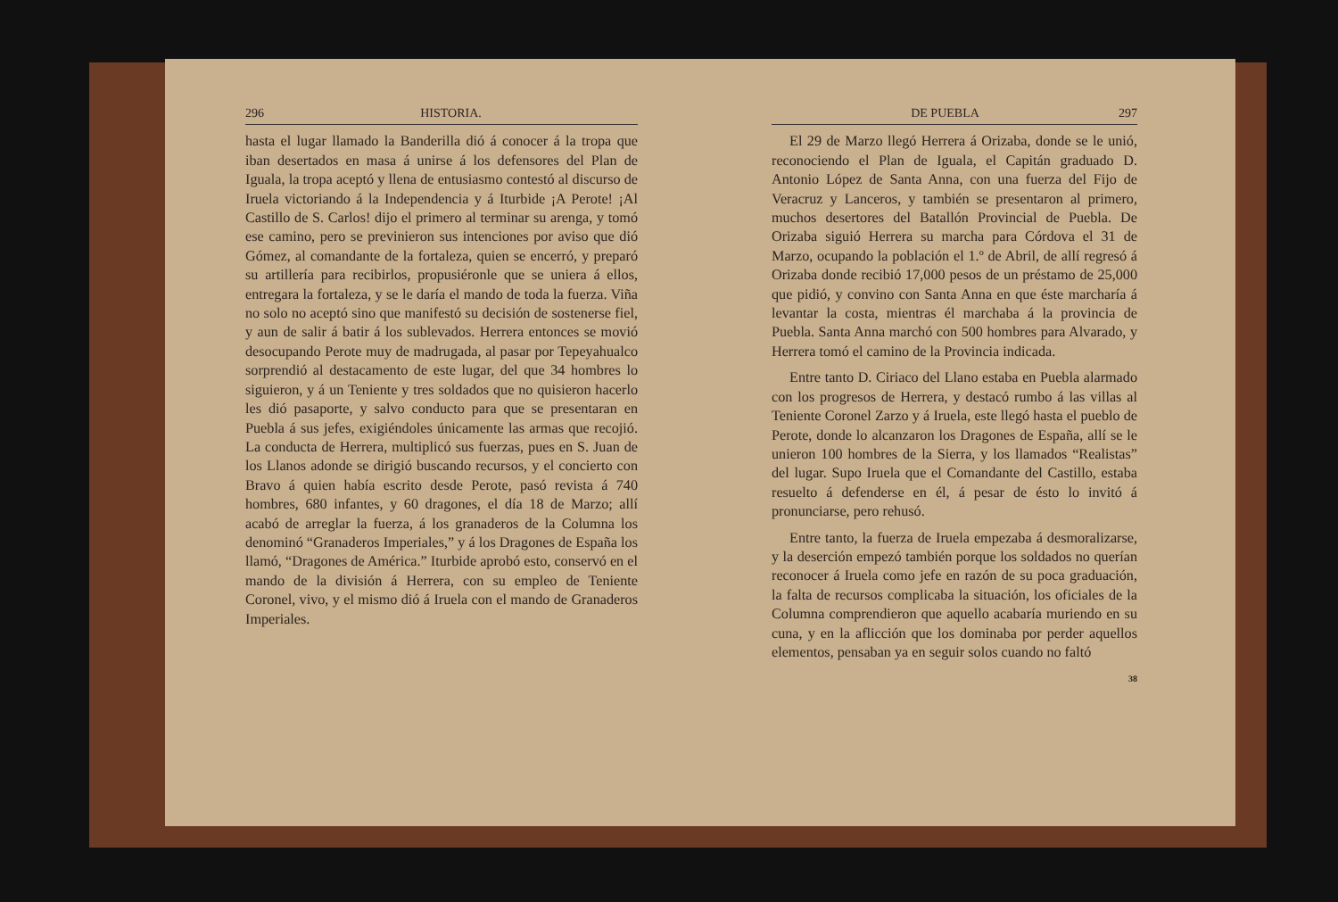296 HISTORIA.
hasta el lugar llamado la Banderilla dió á conocer á la tropa que iban desertados en masa á unirse á los defensores del Plan de Iguala, la tropa aceptó y llena de entusiasmo contestó al discurso de Iruela victoriando á la Independencia y á Iturbide ¡A Perote! ¡Al Castillo de S. Carlos! dijo el primero al terminar su arenga, y tomó ese camino, pero se previnieron sus intenciones por aviso que dió Gómez, al comandante de la fortaleza, quien se encerró, y preparó su artillería para recibirlos, propusiéronle que se uniera á ellos, entregara la fortaleza, y se le daría el mando de toda la fuerza. Viña no solo no aceptó sino que manifestó su decisión de sostenerse fiel, y aun de salir á batir á los sublevados. Herrera entonces se movió desocupando Perote muy de madrugada, al pasar por Tepeyahualco sorprendió al destacamento de este lugar, del que 34 hombres lo siguieron, y á un Teniente y tres soldados que no quisieron hacerlo les dió pasaporte, y salvo conducto para que se presentaran en Puebla á sus jefes, exigiéndoles únicamente las armas que recojió. La conducta de Herrera, multiplicó sus fuerzas, pues en S. Juan de los Llanos adonde se dirigió buscando recursos, y el concierto con Bravo á quien había escrito desde Perote, pasó revista á 740 hombres, 680 infantes, y 60 dragones, el día 18 de Marzo; allí acabó de arreglar la fuerza, á los granaderos de la Columna los denominó “Granaderos Imperiales,” y á los Dragones de España los llamó, “Dragones de América.” Iturbide aprobó esto, conservó en el mando de la división á Herrera, con su empleo de Teniente Coronel, vivo, y el mismo dió á Iruela con el mando de Granaderos Imperiales.
DE PUEBLA 297
El 29 de Marzo llegó Herrera á Orizaba, donde se le unió, reconociendo el Plan de Iguala, el Capitán graduado D. Antonio López de Santa Anna, con una fuerza del Fijo de Veracruz y Lanceros, y también se presentaron al primero, muchos desertores del Batallón Provincial de Puebla. De Orizaba siguió Herrera su marcha para Córdova el 31 de Marzo, ocupando la población el 1.º de Abril, de allí regresó á Orizaba donde recibió 17,000 pesos de un préstamo de 25,000 que pidió, y convino con Santa Anna en que éste marcharía á levantar la costa, mientras él marchaba á la provincia de Puebla. Santa Anna marchó con 500 hombres para Alvarado, y Herrera tomó el camino de la Provincia indicada.
Entre tanto D. Ciriaco del Llano estaba en Puebla alarmado con los progresos de Herrera, y destacó rumbo á las villas al Teniente Coronel Zarzo y á Iruela, este llegó hasta el pueblo de Perote, donde lo alcanzaron los Dragones de España, allí se le unieron 100 hombres de la Sierra, y los llamados “Realistas” del lugar. Supo Iruela que el Comandante del Castillo, estaba resuelto á defenderse en él, á pesar de ésto lo invitó á pronunciarse, pero rehusó.
Entre tanto, la fuerza de Iruela empezaba á desmoralizarse, y la deserción empezó también porque los soldados no querían reconocer á Iruela como jefe en razón de su poca graduación, la falta de recursos complicaba la situación, los oficiales de la Columna comprendieron que aquello acabaría muriendo en su cuna, y en la aflicción que los dominaba por perder aquellos elementos, pensaban ya en seguir solos cuando no faltó
38